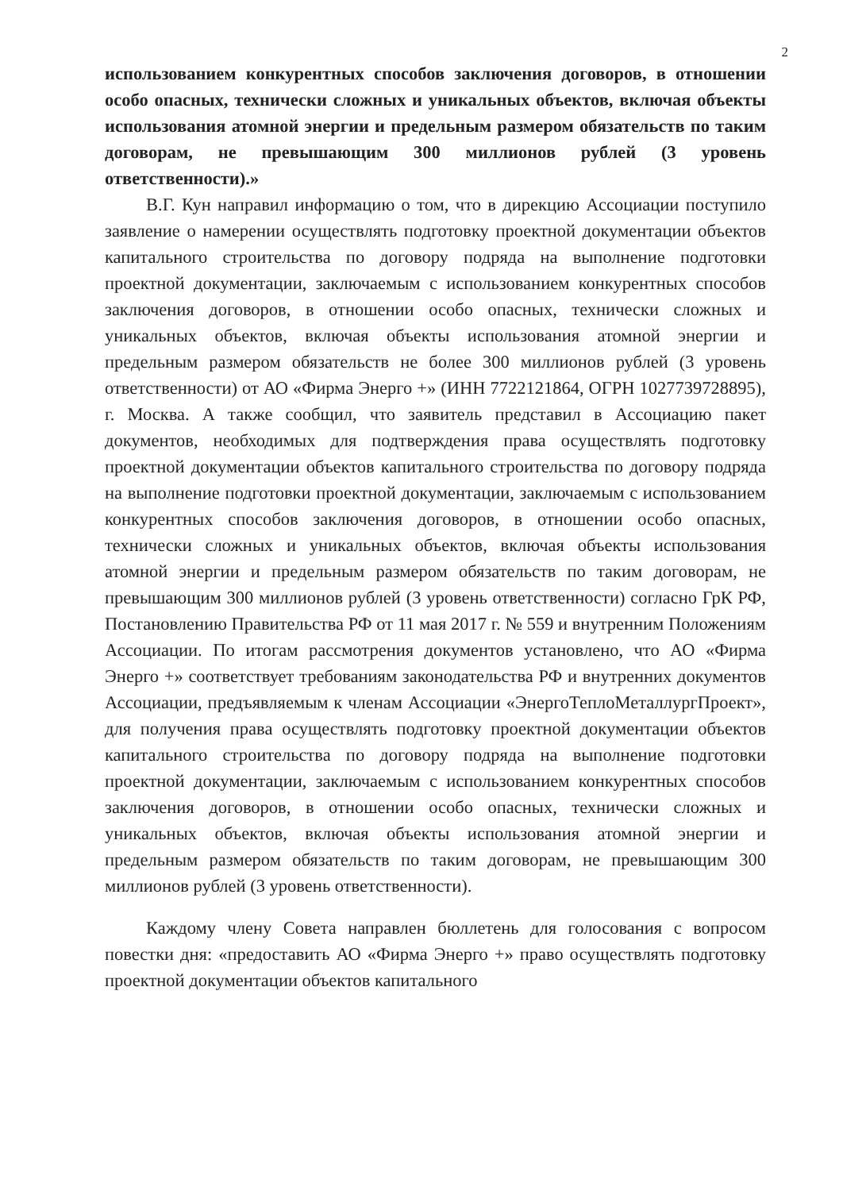2
использованием конкурентных способов заключения договоров, в отношении особо опасных, технически сложных и уникальных объектов, включая объекты использования атомной энергии и предельным размером обязательств по таким договорам, не превышающим 300 миллионов рублей (3 уровень ответственности).»
В.Г. Кун направил информацию о том, что в дирекцию Ассоциации поступило заявление о намерении осуществлять подготовку проектной документации объектов капитального строительства по договору подряда на выполнение подготовки проектной документации, заключаемым с использованием конкурентных способов заключения договоров, в отношении особо опасных, технически сложных и уникальных объектов, включая объекты использования атомной энергии и предельным размером обязательств не более 300 миллионов рублей (3 уровень ответственности) от АО «Фирма Энерго +» (ИНН 7722121864, ОГРН 1027739728895), г. Москва. А также сообщил, что заявитель представил в Ассоциацию пакет документов, необходимых для подтверждения права осуществлять подготовку проектной документации объектов капитального строительства по договору подряда на выполнение подготовки проектной документации, заключаемым с использованием конкурентных способов заключения договоров, в отношении особо опасных, технически сложных и уникальных объектов, включая объекты использования атомной энергии и предельным размером обязательств по таким договорам, не превышающим 300 миллионов рублей (3 уровень ответственности) согласно ГрК РФ, Постановлению Правительства РФ от 11 мая 2017 г. № 559 и внутренним Положениям Ассоциации. По итогам рассмотрения документов установлено, что АО «Фирма Энерго +» соответствует требованиям законодательства РФ и внутренних документов Ассоциации, предъявляемым к членам Ассоциации «ЭнергоТеплоМеталлургПроект», для получения права осуществлять подготовку проектной документации объектов капитального строительства по договору подряда на выполнение подготовки проектной документации, заключаемым с использованием конкурентных способов заключения договоров, в отношении особо опасных, технически сложных и уникальных объектов, включая объекты использования атомной энергии и предельным размером обязательств по таким договорам, не превышающим 300 миллионов рублей (3 уровень ответственности).
Каждому члену Совета направлен бюллетень для голосования с вопросом повестки дня: «предоставить АО «Фирма Энерго +» право осуществлять подготовку проектной документации объектов капитального